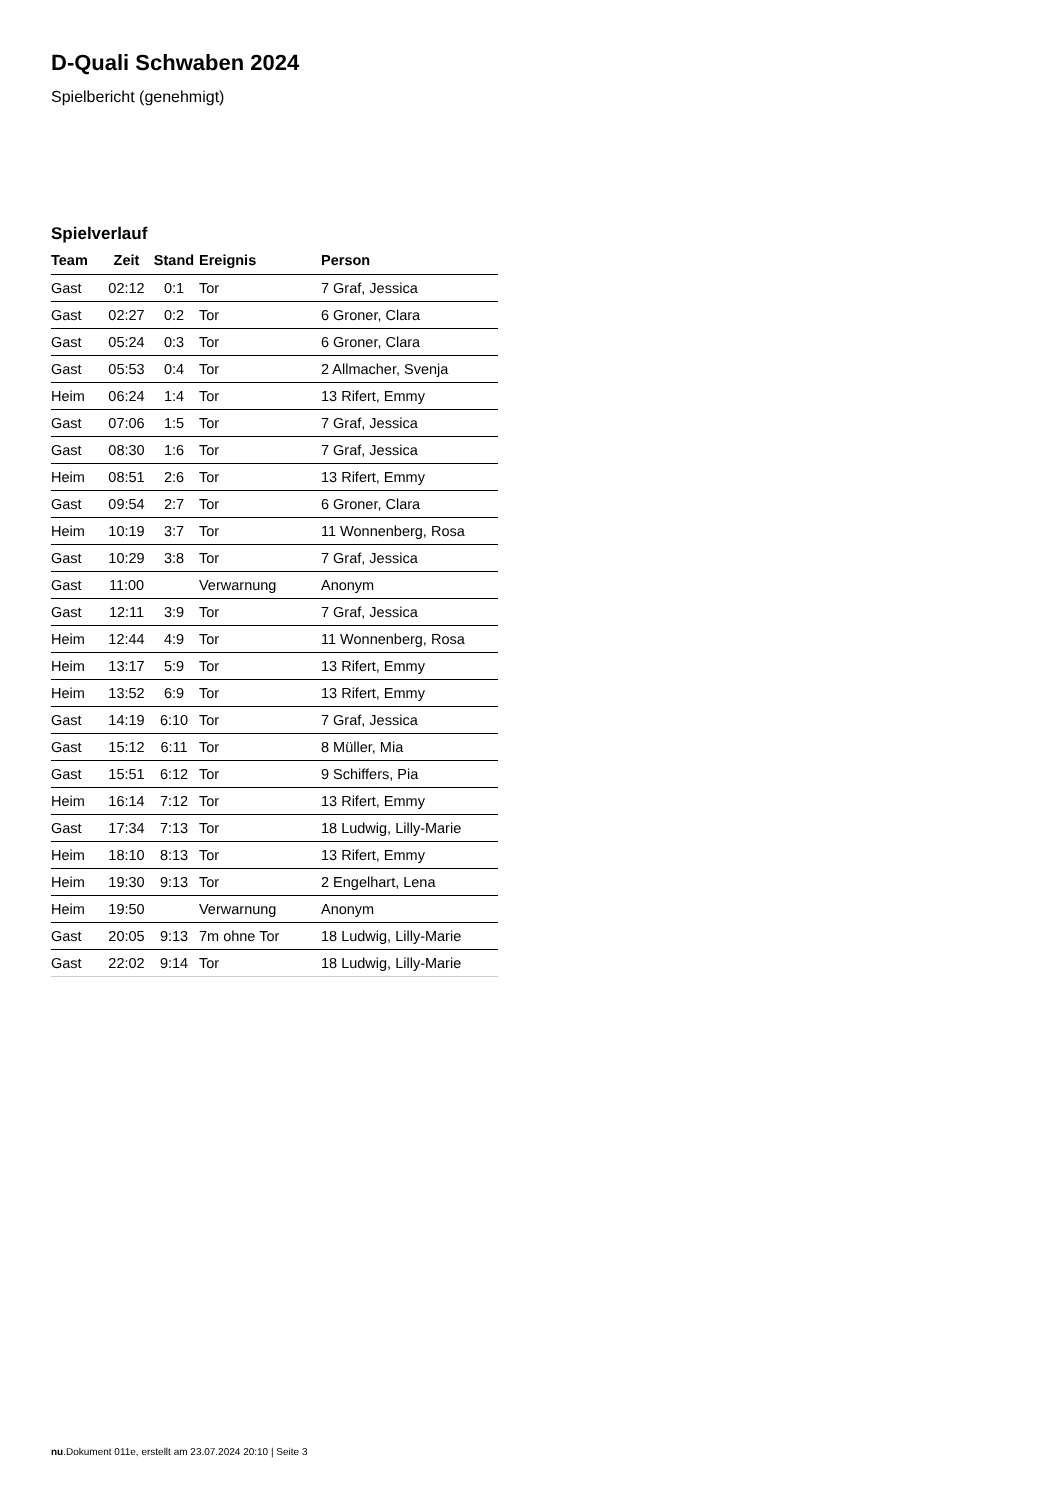D-Quali Schwaben 2024
Spielbericht (genehmigt)
Spielverlauf
| Team | Zeit | Stand | Ereignis | Person |
| --- | --- | --- | --- | --- |
| Gast | 02:12 | 0:1 | Tor | 7 Graf, Jessica |
| Gast | 02:27 | 0:2 | Tor | 6 Groner, Clara |
| Gast | 05:24 | 0:3 | Tor | 6 Groner, Clara |
| Gast | 05:53 | 0:4 | Tor | 2 Allmacher, Svenja |
| Heim | 06:24 | 1:4 | Tor | 13 Rifert, Emmy |
| Gast | 07:06 | 1:5 | Tor | 7 Graf, Jessica |
| Gast | 08:30 | 1:6 | Tor | 7 Graf, Jessica |
| Heim | 08:51 | 2:6 | Tor | 13 Rifert, Emmy |
| Gast | 09:54 | 2:7 | Tor | 6 Groner, Clara |
| Heim | 10:19 | 3:7 | Tor | 11 Wonnenberg, Rosa |
| Gast | 10:29 | 3:8 | Tor | 7 Graf, Jessica |
| Gast | 11:00 | | Verwarnung | Anonym |
| Gast | 12:11 | 3:9 | Tor | 7 Graf, Jessica |
| Heim | 12:44 | 4:9 | Tor | 11 Wonnenberg, Rosa |
| Heim | 13:17 | 5:9 | Tor | 13 Rifert, Emmy |
| Heim | 13:52 | 6:9 | Tor | 13 Rifert, Emmy |
| Gast | 14:19 | 6:10 | Tor | 7 Graf, Jessica |
| Gast | 15:12 | 6:11 | Tor | 8 Müller, Mia |
| Gast | 15:51 | 6:12 | Tor | 9 Schiffers, Pia |
| Heim | 16:14 | 7:12 | Tor | 13 Rifert, Emmy |
| Gast | 17:34 | 7:13 | Tor | 18 Ludwig, Lilly-Marie |
| Heim | 18:10 | 8:13 | Tor | 13 Rifert, Emmy |
| Heim | 19:30 | 9:13 | Tor | 2 Engelhart, Lena |
| Heim | 19:50 | | Verwarnung | Anonym |
| Gast | 20:05 | 9:13 | 7m ohne Tor | 18 Ludwig, Lilly-Marie |
| Gast | 22:02 | 9:14 | Tor | 18 Ludwig, Lilly-Marie |
nu.Dokument 011e, erstellt am 23.07.2024 20:10 | Seite 3